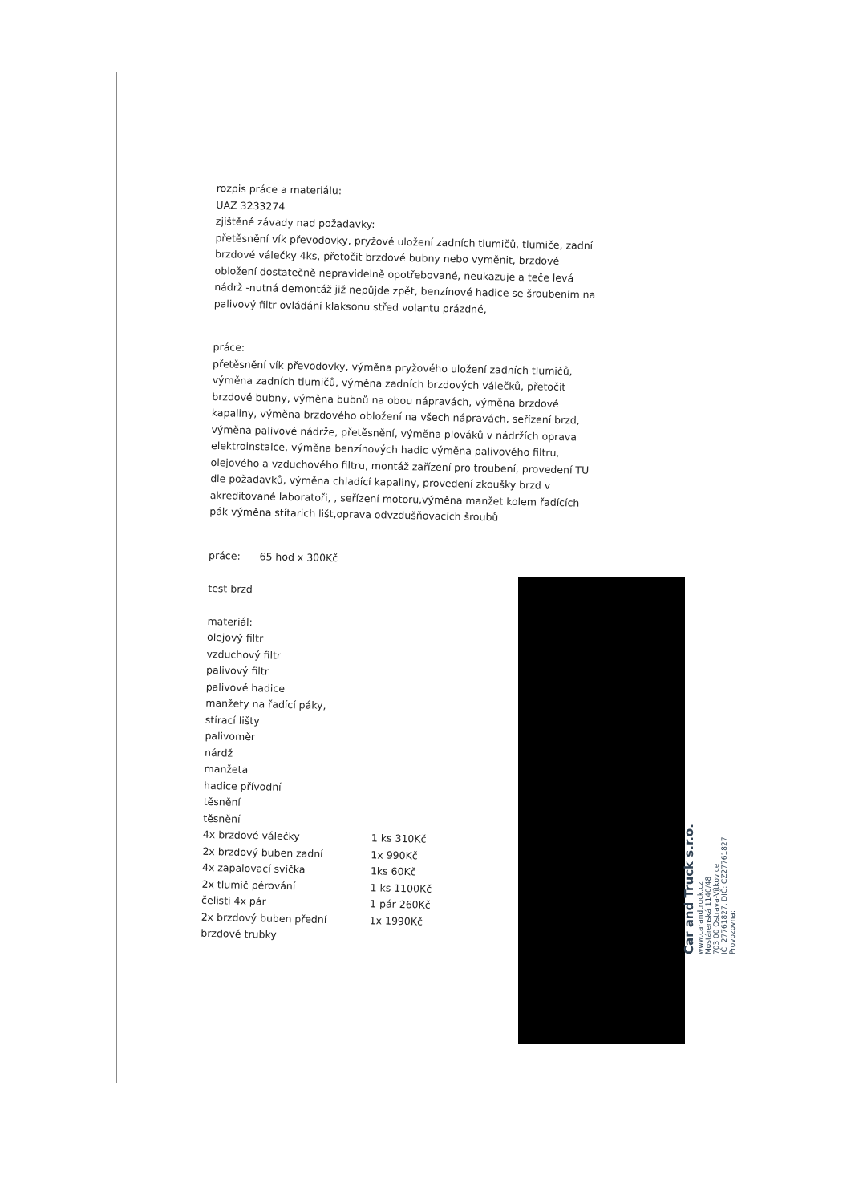rozpis práce a materiálu:
UAZ 3233274
zjištěné závady nad požadavky:
přetěsnění vík převodovky, pryžové uložení zadních tlumičů, tlumiče, zadní brzdové válečky 4ks, přetočit brzdové bubny nebo vyměnit, brzdové obložení dostatečně nepravidelně opotřebované, neukazuje a teče levá nádrž -nutná demontáž již nepůjde zpět, benzínové hadice se šroubením na palivový filtr ovládání klaksonu střed volantu prázdné,
práce:
přetěsnění vík převodovky, výměna pryžového uložení zadních tlumičů, výměna zadních tlumičů, výměna zadních brzdových válečků, přetočit brzdové bubny, výměna bubnů na obou nápravách, výměna brzdové kapaliny, výměna brzdového obložení na všech nápravách, seřízení brzd, výměna palivové nádrže, přetěsnění, výměna plováků v nádržích oprava elektroinstalce, výměna benzínových hadic výměna palivového filtru, olejového a vzduchového filtru, montáž zařízení pro troubení, provedení TU dle požadavků, výměna chladící kapaliny, provedení zkoušky brzd v akreditované laboratoři, , seřízení motoru,výměna manžet kolem řadících pák výměna stítarich lišt,oprava odvzdušňovacích šroubů
práce: 65 hod x 300Kč
test brzd
materiál:
olejový filtr
vzduchový filtr
palivový filtr
palivové hadice
manžety na řadící páky,
stírací lišty
palivoměr
nárdž
manžeta
hadice přívodní
těsnění
těsnění
4x brzdové válečky 1 ks 310Kč
2x brzdový buben zadní 1x 990Kč
4x zapalovací svíčka 1ks 60Kč
2x tlumič pérování 1 ks 1100Kč
čelisti 4x pár 1 pár 260Kč
2x brzdový buben přední 1x 1990Kč
brzdové trubky
Car and Truck s.r.o.
www.carandtruck.cz
Mostárenská 1140/48
703 00 Ostrava-Vítkovice
IČ: 27761827, DIČ: CZ27761827
Provozovna: